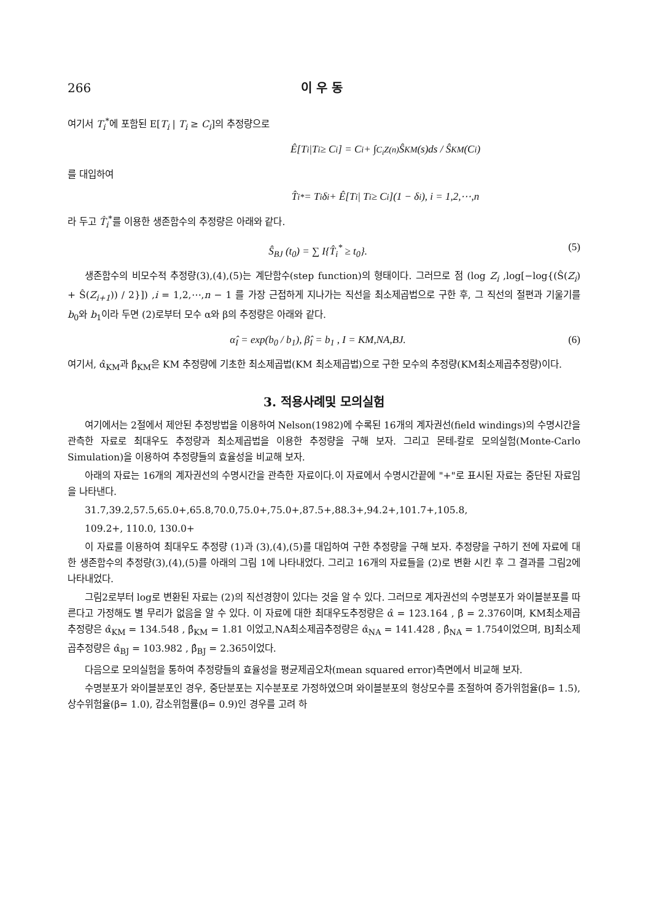266 이 우 동
여기서 T<sub>i</sub><sup>*</sup>에 포함된 E[T<sub>i</sub> | T<sub>i</sub> ≥ C<sub>i</sub>]의 추정량으로
Ê[T<sub>i</sub>|T<sub>i</sub> ≥ C<sub>i</sub>] = C<sub>i</sub> + ∫<sub>C<sub>i</sub></sub><sup>Z(n)</sup> Ŝ<sub>KM</sub> (s)ds / Ŝ<sub>KM</sub> (C<sub>i</sub>)
를 대입하여
T̂<sub>i</sub><sup>*</sup> = T<sub>i</sub> δ<sub>i</sub> + Ê[T<sub>i</sub>| T<sub>i</sub> ≥ C<sub>i</sub>](1 − δ<sub>i</sub>), i = 1,2,⋯,n
라 두고 T̂<sub>i</sub><sup>*</sup>를 이용한 생존함수의 추정량은 아래와 같다.
Ŝ<sub>BJ</sub> (t<sub>0</sub>) = ∑ I{T̂<sub>i</sub><sup>*</sup> ≥ t<sub>0</sub>}. (5)
생존함수의 비모수적 추정량(3),(4),(5)는 계단함수(step function)의 형태이다. 그러므로 점 (log Z<sub>i</sub> ,log[−log{(Ŝ(Z<sub>i</sub>) + Ŝ(Z<sub>i+1</sub>)) / 2}]) ,i = 1,2,⋯,n − 1 를 가장 근접하게 지나가는 직선을 최소제곱법으로 구한 후, 그 직선의 절편과 기울기를 b<sub>0</sub>와 b<sub>1</sub>이라 두면 (2)로부터 모수 α와 β의 추정량은 아래와 같다.
α̂<sub>I</sub> = exp(b<sub>0</sub> / b<sub>1</sub>), β̂<sub>I</sub> = b<sub>1</sub> , I = KM,NA,BJ. (6)
여기서, α̂<sub>KM</sub>과 β̂<sub>KM</sub>은 KM 추정량에 기초한 최소제곱법(KM 최소제곱법)으로 구한 모수의 추정량(KM최소제곱추정량)이다.
3. 적용사례및 모의실험
여기에서는 2절에서 제안된 추정방법을 이용하여 Nelson(1982)에 수록된 16개의 계자권선(field windings)의 수명시간을 관측한 자료로 최대우도 추정량과 최소제곱법을 이용한 추정량을 구해 보자. 그리고 몬테-칼로 모의실험(Monte-Carlo Simulation)을 이용하여 추정량들의 효율성을 비교해 보자.
아래의 자료는 16개의 계자권선의 수명시간을 관측한 자료이다.이 자료에서 수명시간끝에 "+"로 표시된 자료는 중단된 자료임을 나타낸다.
31.7,39.2,57.5,65.0+,65.8,70.0,75.0+,75.0+,87.5+,88.3+,94.2+,101.7+,105.8,
109.2+, 110.0, 130.0+
이 자료를 이용하여 최대우도 추정량 (1)과 (3),(4),(5)를 대입하여 구한 추정량을 구해 보자. 추정량을 구하기 전에 자료에 대한 생존함수의 추정량(3),(4),(5)를 아래의 그림 1에 나타내었다. 그리고 16개의 자료들을 (2)로 변환 시킨 후 그 결과를 그림2에 나타내었다.
그림2로부터 log로 변환된 자료는 (2)의 직선경향이 있다는 것을 알 수 있다. 그러므로 계자권선의 수명분포가 와이블분포를 따른다고 가정해도 별 무리가 없음을 알 수 있다. 이 자료에 대한 최대우도추정량은 α̂ = 123.164 , β̂ = 2.376이며, KM최소제곱추정량은 α̂<sub>KM</sub> = 134.548 , β̂<sub>KM</sub> = 1.81 이었고,NA최소제곱추정량은 α̂<sub>NA</sub> = 141.428 , β̂<sub>NA</sub> = 1.754이었으며, BJ최소제곱추정량은 α̂<sub>BJ</sub> = 103.982 , β̂<sub>BJ</sub> = 2.365이었다.
다음으로 모의실험을 통하여 추정량들의 효율성을 평균제곱오차(mean squared error)측면에서 비교해 보자.
수명분포가 와이블분포인 경우, 중단분포는 지수분포로 가정하였으며 와이블분포의 형상모수를 조절하여 증가위험율(β= 1.5),상수위험율(β= 1.0), 감소위험률(β= 0.9)인 경우를 고려 하